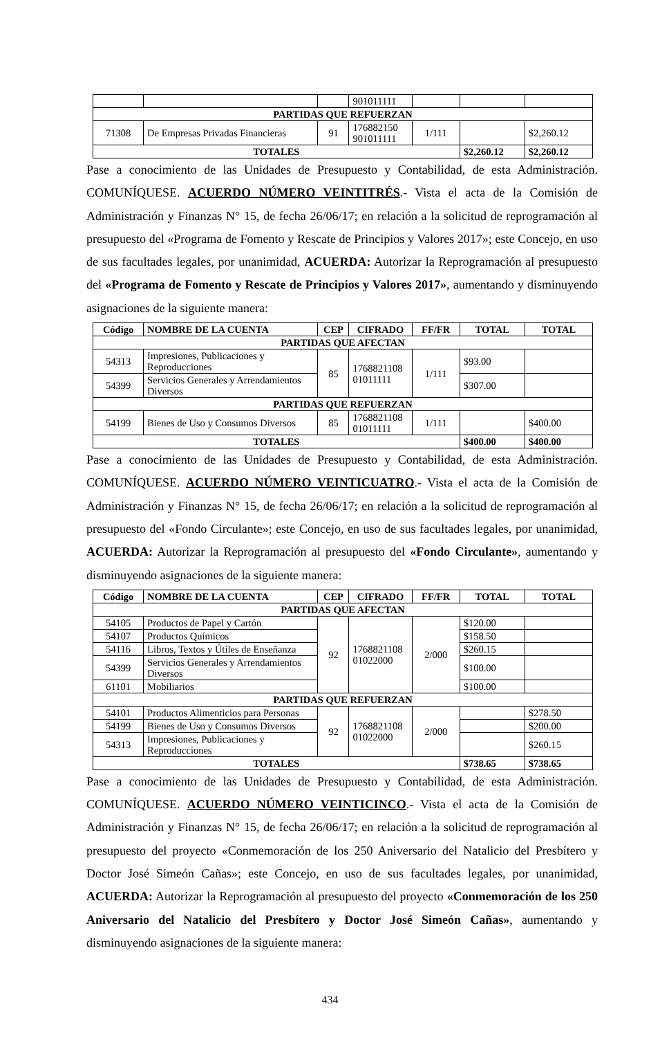| | | | 901011111 | | | |
| PARTIDAS QUE REFUERZAN | | | | | | |
| 71308 | De Empresas Privadas Financieras | 91 | 176882150 901011111 | 1/111 | | $2,260.12 |
| TOTALES | | | | | $2,260.12 | $2,260.12 |
Pase a conocimiento de las Unidades de Presupuesto y Contabilidad, de esta Administración. COMUNÍQUESE. ACUERDO NÚMERO VEINTITRÉS.- Vista el acta de la Comisión de Administración y Finanzas N° 15, de fecha 26/06/17; en relación a la solicitud de reprogramación al presupuesto del «Programa de Fomento y Rescate de Principios y Valores 2017»; este Concejo, en uso de sus facultades legales, por unanimidad, ACUERDA: Autorizar la Reprogramación al presupuesto del «Programa de Fomento y Rescate de Principios y Valores 2017», aumentando y disminuyendo asignaciones de la siguiente manera:
| Código | NOMBRE DE LA CUENTA | CEP | CIFRADO | FF/FR | TOTAL | TOTAL |
| --- | --- | --- | --- | --- | --- | --- |
| PARTIDAS QUE AFECTAN | | | | | | |
| 54313 | Impresiones, Publicaciones y Reproducciones | 85 | 1768821108 01011111 | 1/111 | $93.00 | |
| 54399 | Servicios Generales y Arrendamientos Diversos | | | | $307.00 | |
| PARTIDAS QUE REFUERZAN | | | | | | |
| 54199 | Bienes de Uso y Consumos Diversos | 85 | 1768821108 01011111 | 1/111 | | $400.00 |
| TOTALES | | | | | $400.00 | $400.00 |
Pase a conocimiento de las Unidades de Presupuesto y Contabilidad, de esta Administración. COMUNÍQUESE. ACUERDO NÚMERO VEINTICUATRO.- Vista el acta de la Comisión de Administración y Finanzas N° 15, de fecha 26/06/17; en relación a la solicitud de reprogramación al presupuesto del «Fondo Circulante»; este Concejo, en uso de sus facultades legales, por unanimidad, ACUERDA: Autorizar la Reprogramación al presupuesto del «Fondo Circulante», aumentando y disminuyendo asignaciones de la siguiente manera:
| Código | NOMBRE DE LA CUENTA | CEP | CIFRADO | FF/FR | TOTAL | TOTAL |
| --- | --- | --- | --- | --- | --- | --- |
| PARTIDAS QUE AFECTAN | | | | | | |
| 54105 | Productos de Papel y Cartón | 92 | 1768821108 01022000 | 2/000 | $120.00 | |
| 54107 | Productos Químicos | | | | $158.50 | |
| 54116 | Libros, Textos y Útiles de Enseñanza | | | | $260.15 | |
| 54399 | Servicios Generales y Arrendamientos Diversos | | | | $100.00 | |
| 61101 | Mobiliarios | | | | $100.00 | |
| PARTIDAS QUE REFUERZAN | | | | | | |
| 54101 | Productos Alimenticios para Personas | 92 | 1768821108 01022000 | 2/000 | | $278.50 |
| 54199 | Bienes de Uso y Consumos Diversos | | | | | $200.00 |
| 54313 | Impresiones, Publicaciones y Reproducciones | | | | | $260.15 |
| TOTALES | | | | | $738.65 | $738.65 |
Pase a conocimiento de las Unidades de Presupuesto y Contabilidad, de esta Administración. COMUNÍQUESE. ACUERDO NÚMERO VEINTICINCO.- Vista el acta de la Comisión de Administración y Finanzas N° 15, de fecha 26/06/17; en relación a la solicitud de reprogramación al presupuesto del proyecto «Conmemoración de los 250 Aniversario del Natalicio del Presbítero y Doctor José Simeón Cañas»; este Concejo, en uso de sus facultades legales, por unanimidad, ACUERDA: Autorizar la Reprogramación al presupuesto del proyecto «Conmemoración de los 250 Aniversario del Natalicio del Presbítero y Doctor José Simeón Cañas», aumentando y disminuyendo asignaciones de la siguiente manera:
434